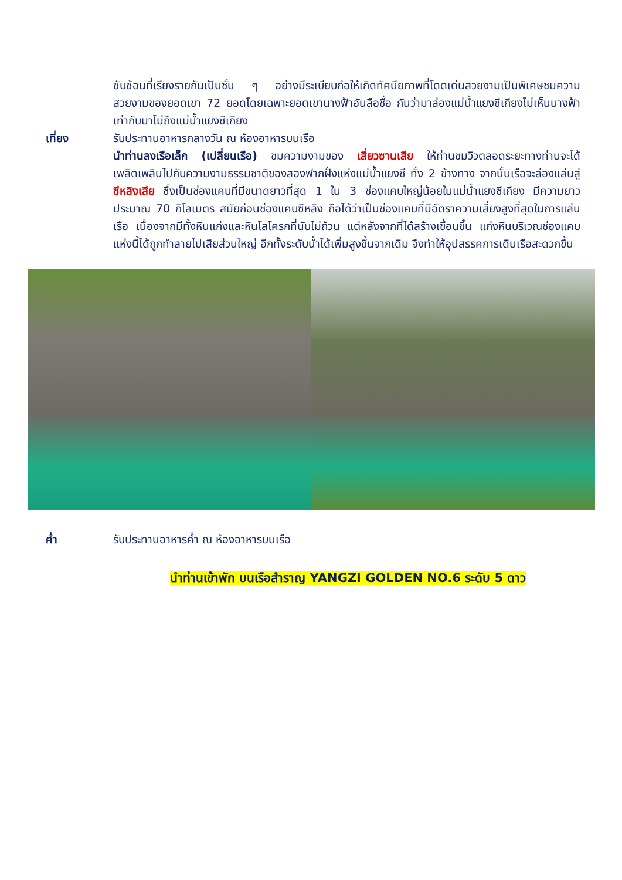ซับซ้อนที่เรียงรายกันเป็นชั้น ๆ อย่างมีระเบียบก่อให้เกิดทัศนียภาพที่โดดเด่นสวยงามเป็นพิเศษชมความสวยงามของยอดเขา 72 ยอดโดยเฉพาะยอดเขานางฟ้าอันลือชื่อ กันว่ามาล่องแม่น้ำแยงซีเกียงไม่เห็นนางฟ้าเท่ากับมาไม่ถึงแม่น้ำแยงซีเกียง
เที่ยง รับประทานอาหารกลางวัน ณ ห้องอาหารบนเรือ
นำท่านลงเรือเล็ก (เปลี่ยนเรือ) ชมความงามของ เสี่ยวซานเสีย ให้ท่านชมวิวตลอดระยะทางท่านจะได้เพลิดเพลินไปกับความงามธรรมชาติของสองฟากฝั่งแห่งแม่น้ำแยงซี ทั้ง 2 ข้างทาง จากนั้นเรือจะล่องแล่นสู่ ซีหลิงเสีย ซึ่งเป็นช่องแคบที่มีขนาดยาวที่สุด 1 ใน 3 ช่องแคบใหญ่น้อยในแม่น้ำแยงซีเกียง มีความยาวประมาณ 70 กิโลเมตร สมัยก่อนช่องแคบซีหลิง ถือได้ว่าเป็นช่องแคบที่มีอัตราความเสี่ยงสูงที่สุดในการแล่นเรือ เนื่องจากมีทั้งหินแก่งและหินโสโครกที่นับไม่ถ้วน แต่หลังจากที่ได้สร้างเขื่อนขึ้น แก่งหินบริเวณช่องแคบแห่งนี้ได้ถูกทำลายไปเสียส่วนใหญ่ อีกทั้งระดับน้ำได้เพิ่มสูงขึ้นจากเดิม จึงทำให้อุปสรรคการเดินเรือสะดวกขึ้น
ค่ำ รับประทานอาหารค่ำ ณ ห้องอาหารบนเรือ
นำท่านเข้าพัก บนเรือสำราญ YANGZI GOLDEN NO.6 ระดับ 5 ดาว